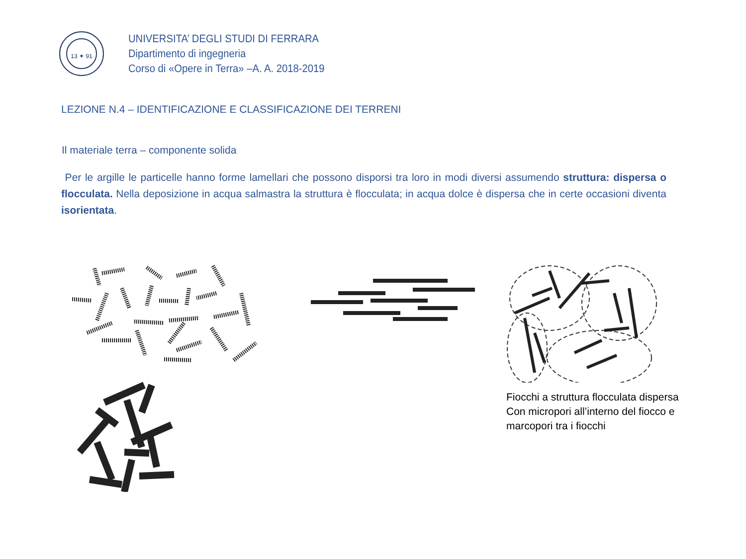13 ✦ 91
UNIVERSITA’ DEGLI STUDI DI FERRARA
Dipartimento di ingegneria
Corso di «Opere in Terra» –A. A. 2018-2019
LEZIONE N.4 – IDENTIFICAZIONE E CLASSIFICAZIONE DEI TERRENI
Il materiale terra – componente solida
Per le argille le particelle hanno forme lamellari che possono disporsi tra loro in modi diversi assumendo struttura: dispersa o flocculata. Nella deposizione in acqua salmastra la struttura è flocculata; in acqua dolce è dispersa che in certe occasioni diventa isorientata.
Fiocchi a struttura flocculata dispersa
Con micropori all’interno del fiocco e
marcopori tra i fiocchi